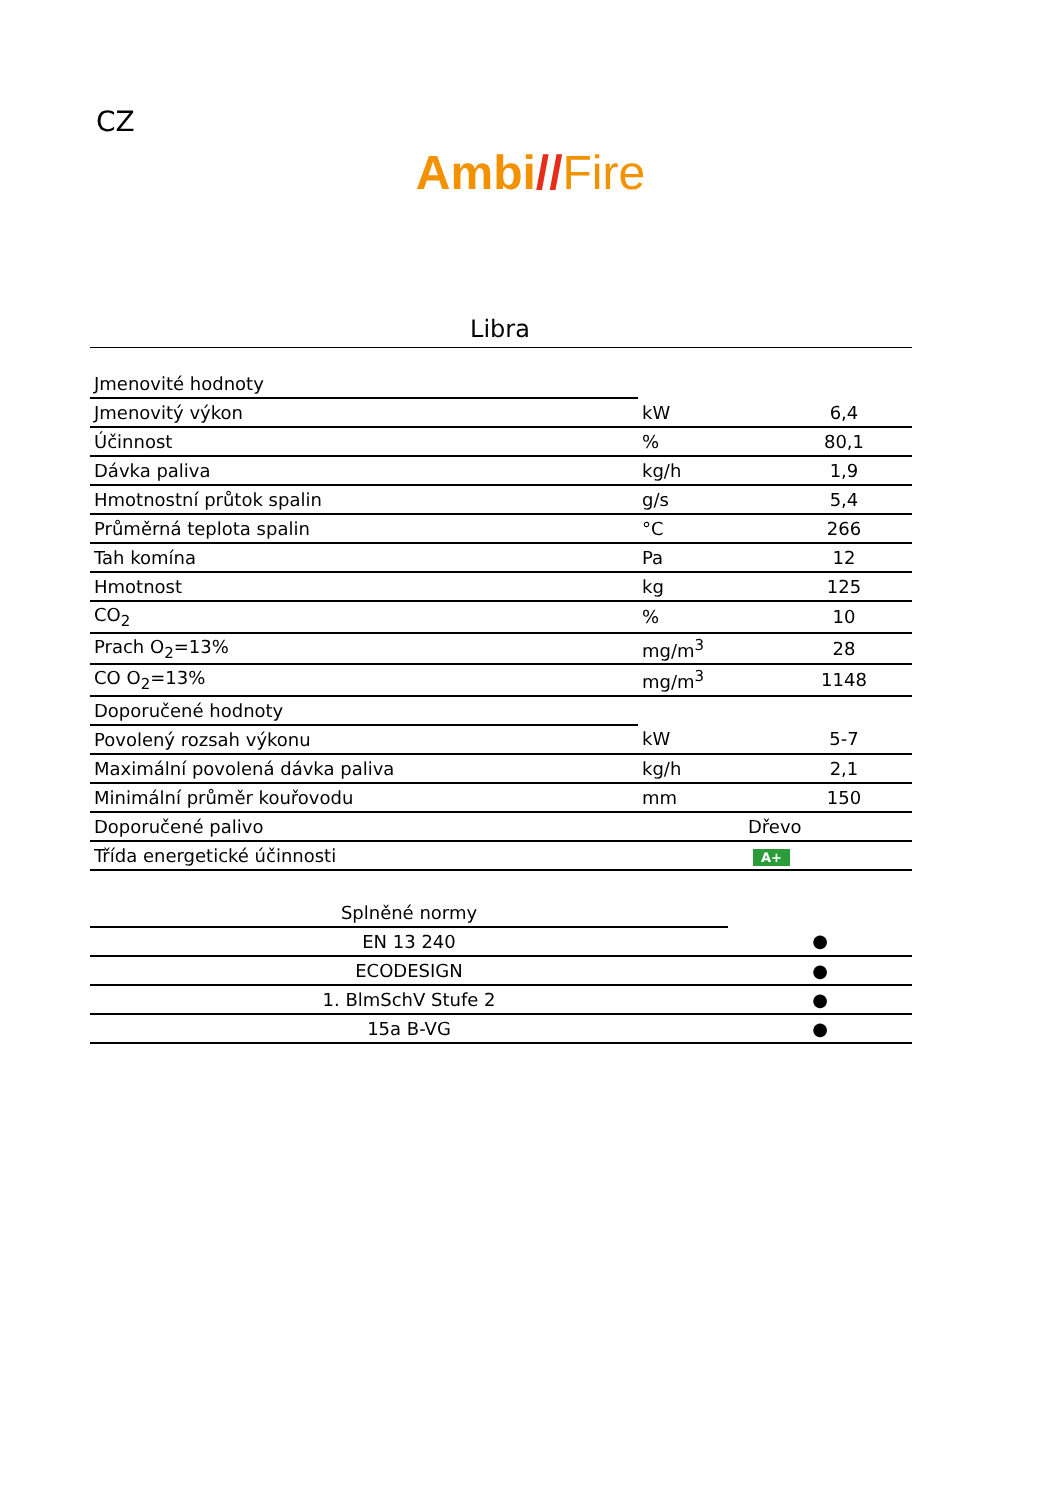CZ
Ambi//Fire
Libra
| Jmenovité hodnoty | | |
| Jmenovitý výkon | kW | 6,4 |
| Účinnost | % | 80,1 |
| Dávka paliva | kg/h | 1,9 |
| Hmotnostní průtok spalin | g/s | 5,4 |
| Průměrná teplota spalin | °C | 266 |
| Tah komína | Pa | 12 |
| Hmotnost | kg | 125 |
| CO<sub>2</sub> | % | 10 |
| Prach O<sub>2</sub>=13% | mg/m<sup>3</sup> | 28 |
| CO O<sub>2</sub>=13% | mg/m<sup>3</sup> | 1148 |
| Doporučené hodnoty | | |
| Povolený rozsah výkonu | kW | 5-7 |
| Maximální povolená dávka paliva | kg/h | 2,1 |
| Minimální průměr kouřovodu | mm | 150 |
| Doporučené palivo | Dřevo | |
| Třída energetické účinnosti | A+ | |
| Splněné normy | |
| EN 13 240 | ● |
| ECODESIGN | ● |
| 1. BlmSchV Stufe 2 | ● |
| 15a B-VG | ● |